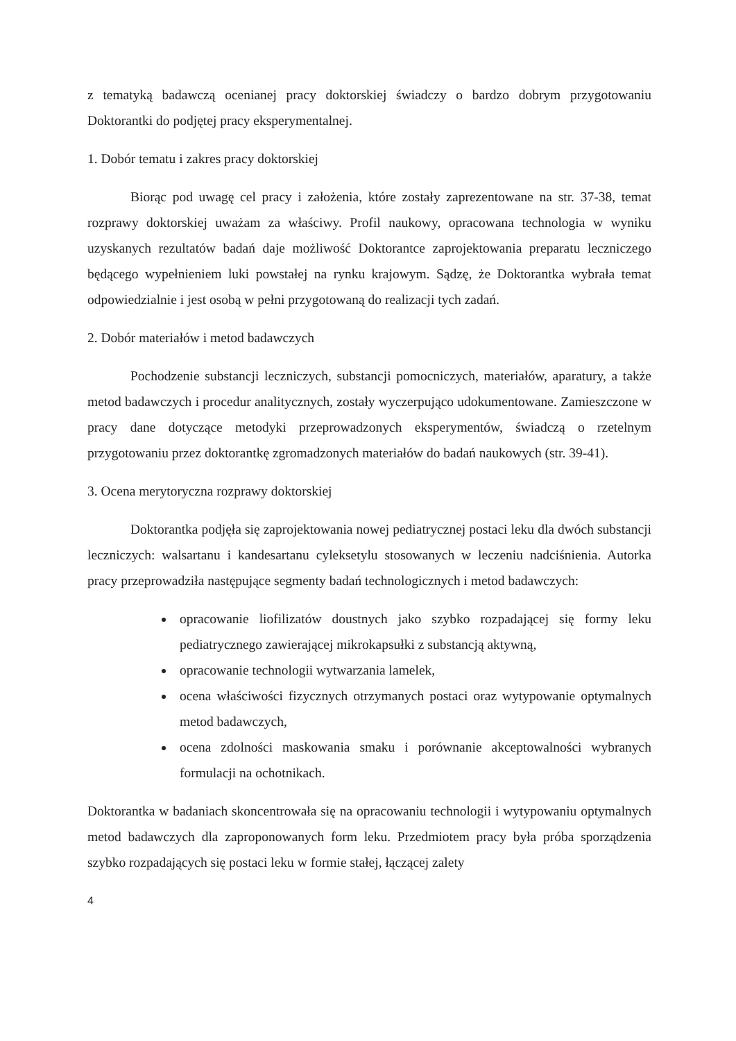z tematyką badawczą ocenianej pracy doktorskiej świadczy o bardzo dobrym przygotowaniu Doktorantki do podjętej pracy eksperymentalnej.
1. Dobór tematu i zakres pracy doktorskiej
Biorąc pod uwagę cel pracy i założenia, które zostały zaprezentowane na str. 37-38, temat rozprawy doktorskiej uważam za właściwy. Profil naukowy, opracowana technologia w wyniku uzyskanych rezultatów badań daje możliwość Doktorantce zaprojektowania preparatu leczniczego będącego wypełnieniem luki powstałej na rynku krajowym. Sądzę, że Doktorantka wybrała temat odpowiedzialnie i jest osobą w pełni przygotowaną do realizacji tych zadań.
2. Dobór materiałów i metod badawczych
Pochodzenie substancji leczniczych, substancji pomocniczych, materiałów, aparatury, a także metod badawczych i procedur analitycznych, zostały wyczerpująco udokumentowane. Zamieszczone w pracy dane dotyczące metodyki przeprowadzonych eksperymentów, świadczą o rzetelnym przygotowaniu przez doktorantkę zgromadzonych materiałów do badań naukowych (str. 39-41).
3. Ocena merytoryczna rozprawy doktorskiej
Doktorantka podjęła się zaprojektowania nowej pediatrycznej postaci leku dla dwóch substancji leczniczych: walsartanu i kandesartanu cyleksetylu stosowanych w leczeniu nadciśnienia. Autorka pracy przeprowadziła następujące segmenty badań technologicznych i metod badawczych:
opracowanie liofilizatów doustnych jako szybko rozpadającej się formy leku pediatrycznego zawierającej mikrokapsułki z substancją aktywną,
opracowanie technologii wytwarzania lamelek,
ocena właściwości fizycznych otrzymanych postaci oraz wytypowanie optymalnych metod badawczych,
ocena zdolności maskowania smaku i porównanie akceptowalności wybranych formulacji na ochotnikach.
Doktorantka w badaniach skoncentrowała się na opracowaniu technologii i wytypowaniu optymalnych metod badawczych dla zaproponowanych form leku. Przedmiotem pracy była próba sporządzenia szybko rozpadających się postaci leku w formie stałej, łączącej zalety
4